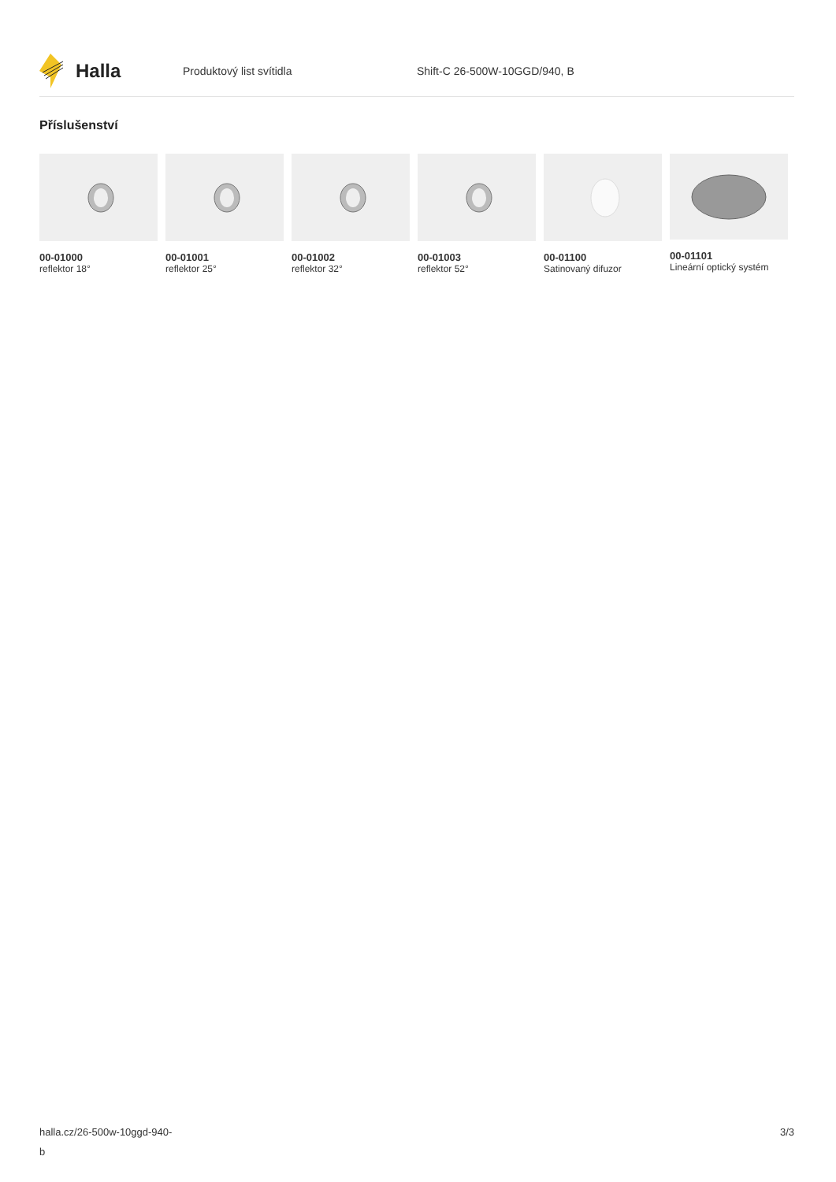Halla
Produktový list svítidla Shift-C 26-500W-10GGD/940, B
Příslušenství
00-01000
reflektor 18°
00-01001
reflektor 25°
00-01002
reflektor 32°
00-01003
reflektor 52°
00-01100
Satinovaný difuzor
00-01101
Lineární optický systém
halla.cz/26-500w-10ggd-940-
b
3/3